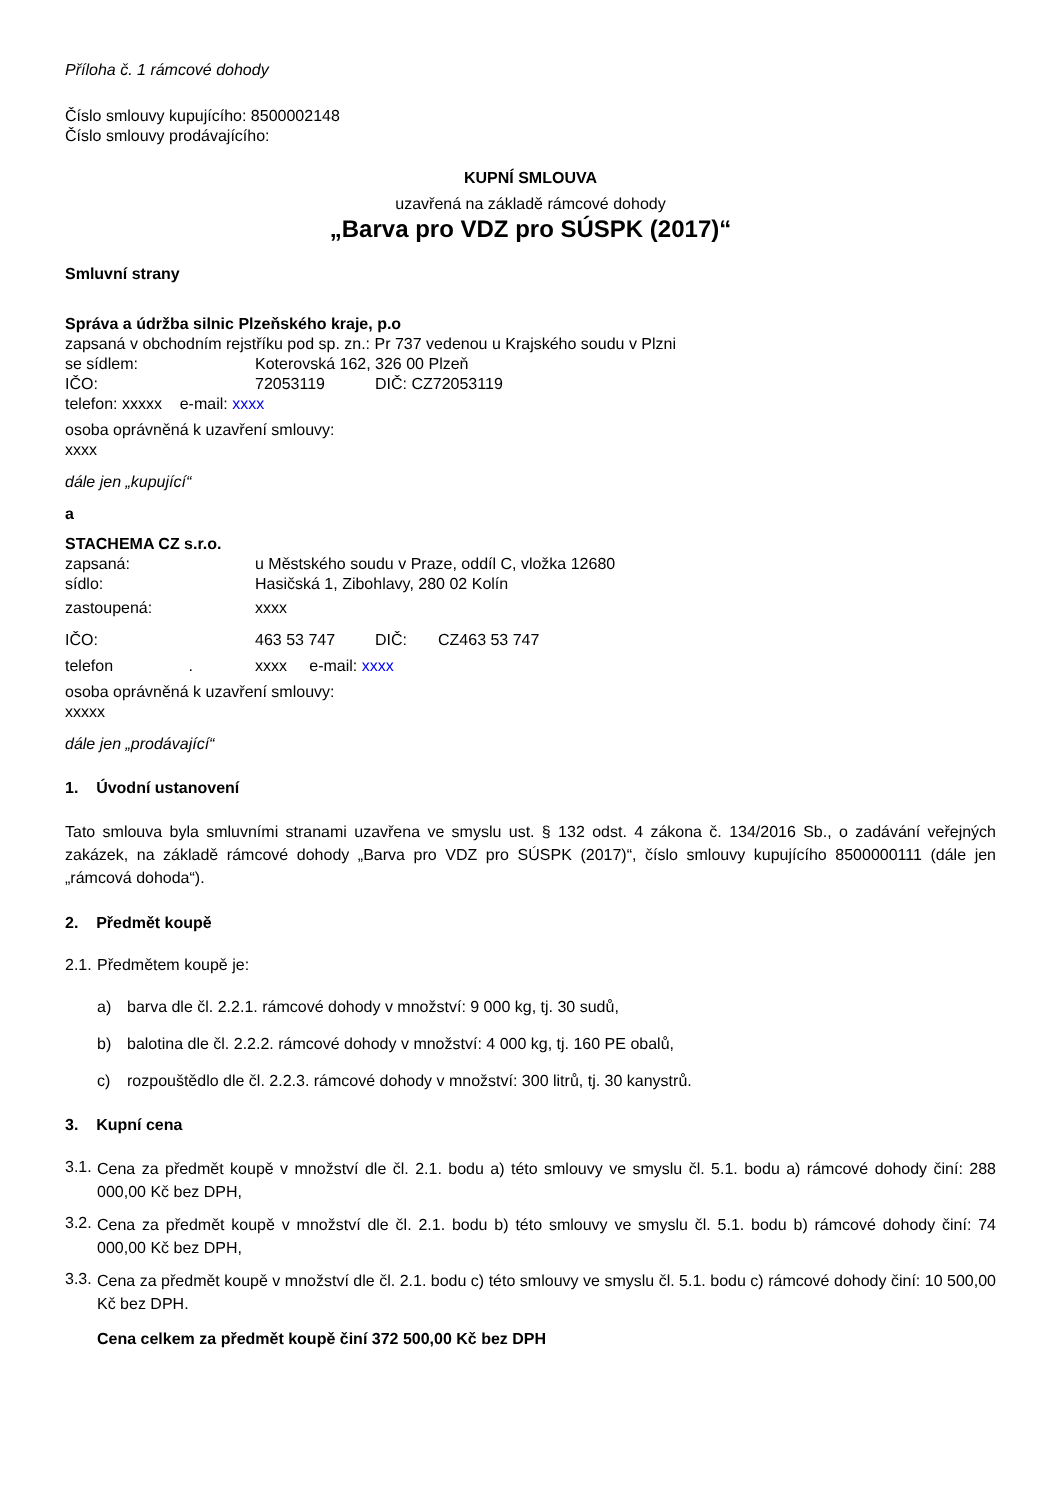Příloha č. 1 rámcové dohody
Číslo smlouvy kupujícího: 8500002148
Číslo smlouvy prodávajícího:
KUPNÍ SMLOUVA
uzavřená na základě rámcové dohody
„Barva pro VDZ pro SÚSPK (2017)“
Smluvní strany
Správa a údržba silnic Plzeňského kraje, p.o
zapsaná v obchodním rejstříku pod sp. zn.: Pr 737 vedenou u Krajského soudu v Plzni
se sídlem: Koterovská 162, 326 00 Plzeň
IČO: 72053119 DIČ: CZ72053119
telefon: xxxxx e-mail: xxxx
osoba oprávněná k uzavření smlouvy:
xxxx
dále jen „kupující“
a
STACHEMA CZ s.r.o.
zapsaná: u Městského soudu v Praze, oddíl C, vložka 12680
sídlo: Hasičská 1, Zibohlavy, 280 02 Kolín
zastoupená: xxxx
IČO: 463 53 747 DIČ: CZ463 53 747
telefon . xxxx e-mail: xxxx
osoba oprávněná k uzavření smlouvy:
xxxxx
dále jen „prodávající“
1. Úvodní ustanovení
Tato smlouva byla smluvními stranami uzavřena ve smyslu ust. § 132 odst. 4 zákona č. 134/2016 Sb., o zadávání veřejných zakázek, na základě rámcové dohody „Barva pro VDZ pro SÚSPK (2017)“, číslo smlouvy kupujícího 8500000111 (dále jen „rámcová dohoda“).
2. Předmět koupě
2.1. Předmětem koupě je:
a) barva dle čl. 2.2.1. rámcové dohody v množství: 9 000 kg, tj. 30 sudů,
b) balotina dle čl. 2.2.2. rámcové dohody v množství: 4 000 kg, tj. 160 PE obalů,
c) rozpouštědlo dle čl. 2.2.3. rámcové dohody v množství: 300 litrů, tj. 30 kanystrů.
3. Kupní cena
3.1. Cena za předmět koupě v množství dle čl. 2.1. bodu a) této smlouvy ve smyslu čl. 5.1. bodu a) rámcové dohody činí: 288 000,00 Kč bez DPH,
3.2. Cena za předmět koupě v množství dle čl. 2.1. bodu b) této smlouvy ve smyslu čl. 5.1. bodu b) rámcové dohody činí: 74 000,00 Kč bez DPH,
3.3. Cena za předmět koupě v množství dle čl. 2.1. bodu c) této smlouvy ve smyslu čl. 5.1. bodu c) rámcové dohody činí: 10 500,00 Kč bez DPH.
Cena celkem za předmět koupě činí 372 500,00 Kč bez DPH